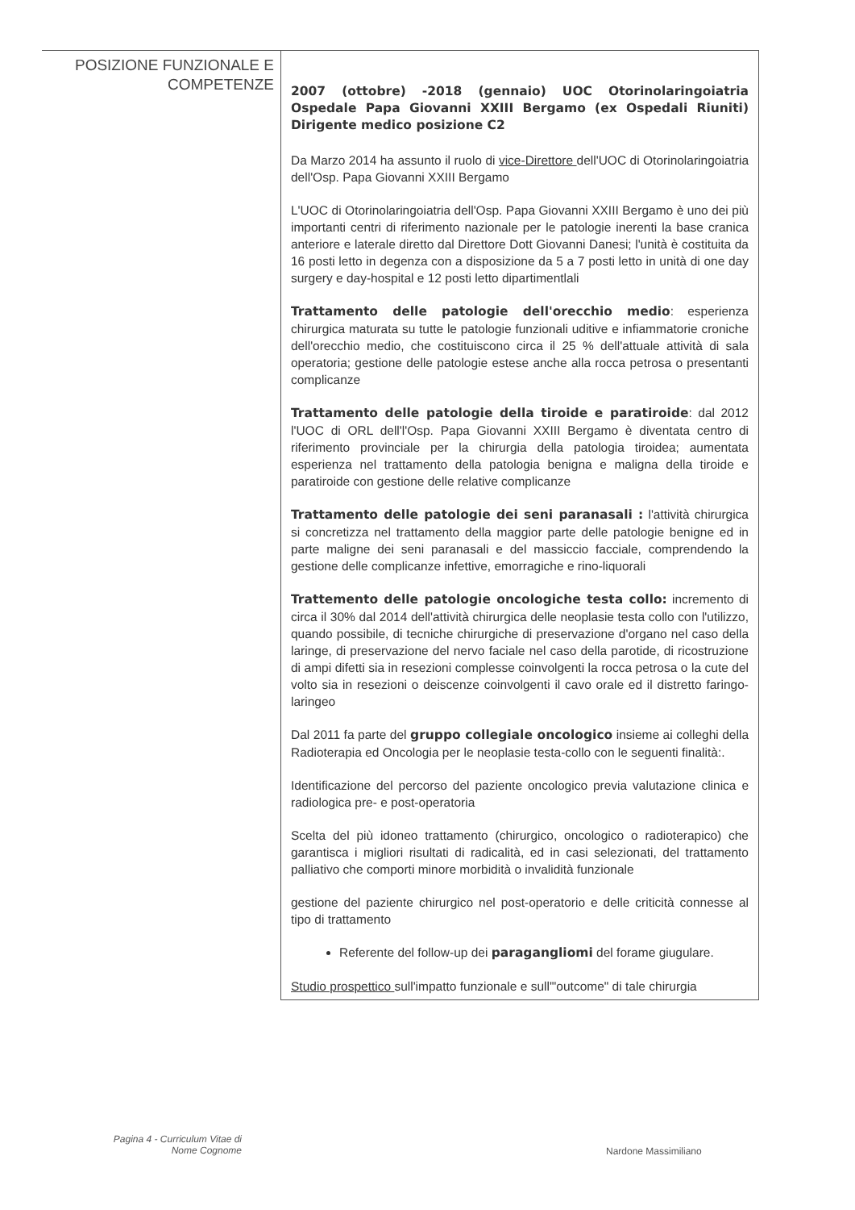| POSIZIONE FUNZIONALE E COMPETENZE | 2007 (ottobre) -2018 (gennaio) UOC Otorinolaringoiatria Ospedale Papa Giovanni XXIII Bergamo (ex Ospedali Riuniti) Dirigente medico posizione C2 Da Marzo 2014 ha assunto il ruolo di vice-Direttore dell'UOC di Otorinolaringoiatria dell'Osp. Papa Giovanni XXIII Bergamo L'UOC di Otorinolaringoiatria dell'Osp. Papa Giovanni XXIII Bergamo è uno dei più importanti centri di riferimento nazionale per le patologie inerenti la base cranica anteriore e laterale diretto dal Direttore Dott Giovanni Danesi; l'unità è costituita da 16 posti letto in degenza con a disposizione da 5 a 7 posti letto in unità di one day surgery e day-hospital e 12 posti letto dipartimentlali Trattamento delle patologie dell'orecchio medio : esperienza chirurgica maturata su tutte le patologie funzionali uditive e infiammatorie croniche dell'orecchio medio, che costituiscono circa il 25 % dell'attuale attività di sala operatoria; gestione delle patologie estese anche alla rocca petrosa o presentanti complicanze Trattamento delle patologie della tiroide e paratiroide : dal 2012 l'UOC di ORL dell'l'Osp. Papa Giovanni XXIII Bergamo è diventata centro di riferimento provinciale per la chirurgia della patologia tiroidea; aumentata esperienza nel trattamento della patologia benigna e maligna della tiroide e paratiroide con gestione delle relative complicanze Trattamento delle patologie dei seni paranasali : l'attività chirurgica si concretizza nel trattamento della maggior parte delle patologie benigne ed in parte maligne dei seni paranasali e del massiccio facciale, comprendendo la gestione delle complicanze infettive, emorragiche e rino-liquorali Trattemento delle patologie oncologiche testa collo: incremento di circa il 30% dal 2014 dell'attività chirurgica delle neoplasie testa collo con l'utilizzo, quando possibile, di tecniche chirurgiche di preservazione d'organo nel caso della laringe, di preservazione del nervo faciale nel caso della parotide, di ricostruzione di ampi difetti sia in resezioni complesse coinvolgenti la rocca petrosa o la cute del volto sia in resezioni o deiscenze coinvolgenti il cavo orale ed il distretto faringo-laringeo Dal 2011 fa parte del gruppo collegiale oncologico insieme ai colleghi della Radioterapia ed Oncologia per le neoplasie testa-collo con le seguenti finalità:. Identificazione del percorso del paziente oncologico previa valutazione clinica e radiologica pre- e post-operatoria Scelta del più idoneo trattamento (chirurgico, oncologico o radioterapico) che garantisca i migliori risultati di radicalità, ed in casi selezionati, del trattamento palliativo che comporti minore morbidità o invalidità funzionale gestione del paziente chirurgico nel post-operatorio e delle criticità connesse al tipo di trattamento Referente del follow-up dei paragangliomi del forame giugulare. Studio prospettico sull'impatto funzionale e sull'"outcome" di tale chirurgia |
Pagina 4 - Curriculum Vitae di
Nome Cognome
Nardone Massimiliano